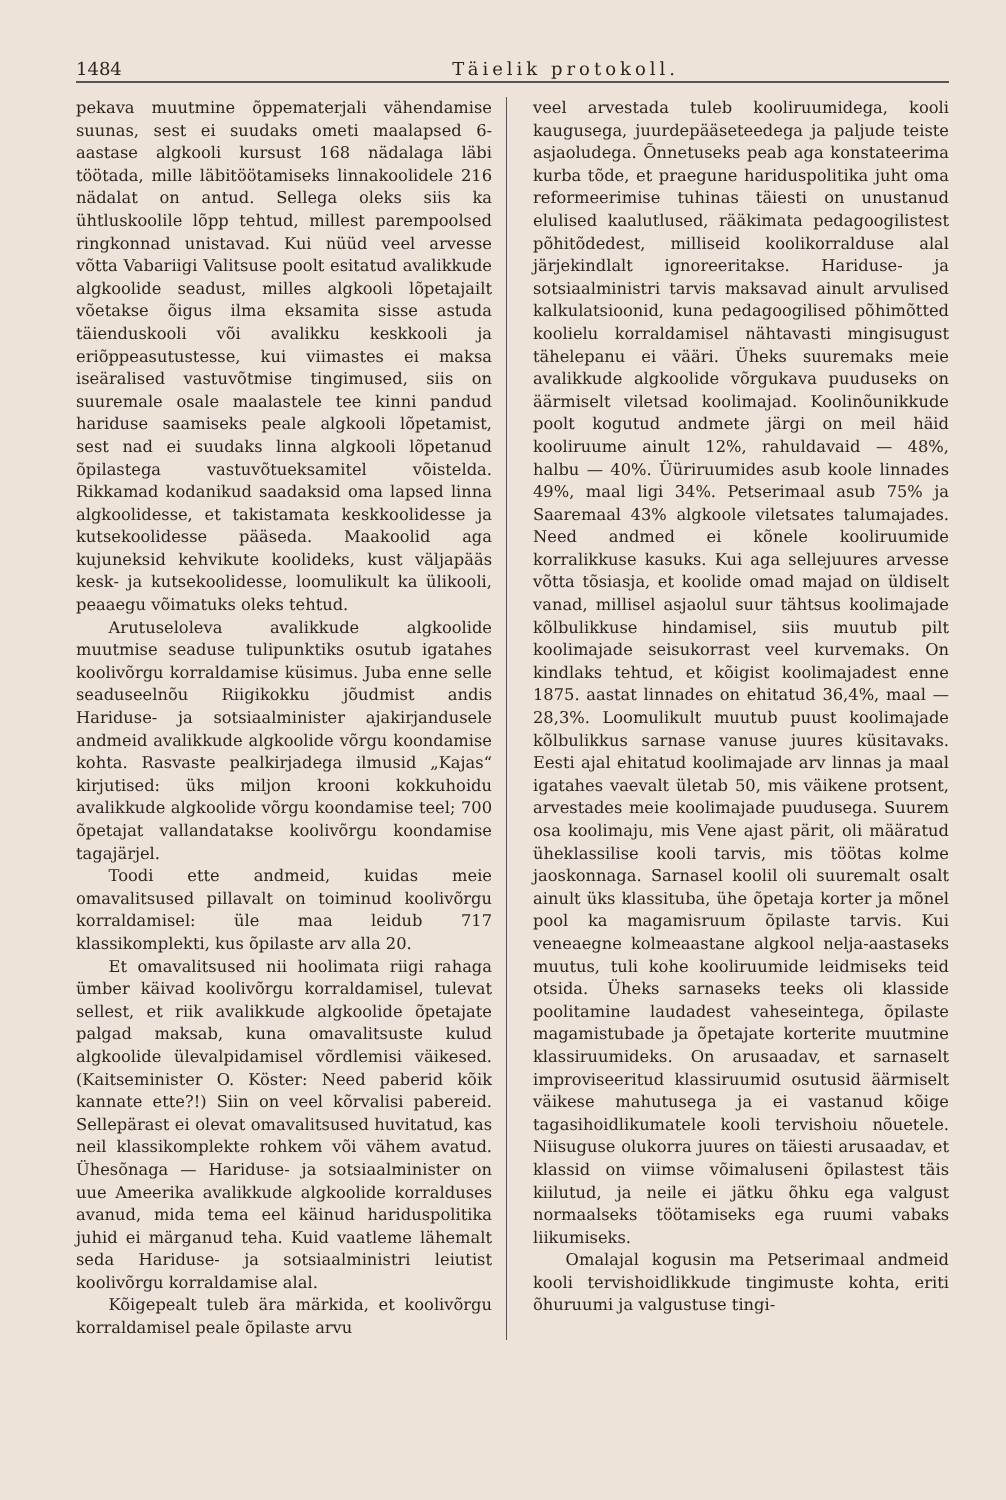1484 Täielik protokoll.
pekava muutmine õppematerjali vähendamise suunas, sest ei suudaks ometi maalapsed 6-aastase algkooli kursust 168 nädalaga läbi töötada, mille läbitöötamiseks linnakoolidele 216 nädalat on antud. Sellega oleks siis ka ühtluskoolile lõpp tehtud, millest parempoolsed ringkonnad unistavad. Kui nüüd veel arvesse võtta Vabariigi Valitsuse poolt esitatud avalikkude algkoolide seadust, milles algkooli lõpetajailt võetakse õigus ilma eksamita sisse astuda täienduskooli või avalikku keskkooli ja eriõppeasutustesse, kui viimastes ei maksa iseäralised vastuvõtmise tingimused, siis on suuremale osale maalastele tee kinni pandud hariduse saamiseks peale algkooli lõpetamist, sest nad ei suudaks linna algkooli lõpetanud õpilastega vastuvõtueksamitel võistelda. Rikkamad kodanikud saadaksid oma lapsed linna algkoolidesse, et takistamata keskkoolidesse ja kutsekoolidesse pääseda. Maakoolid aga kujuneksid kehvikute koolideks, kust väljapääs kesk- ja kutsekoolidesse, loomulikult ka ülikooli, peaaegu võimatuks oleks tehtud.
Arutuseloleva avalikkude algkoolide muutmise seaduse tulipunktiks osutub igatahes koolivõrgu korraldamise küsimus. Juba enne selle seaduseelnõu Riigikokku jõudmist andis Hariduse- ja sotsiaalminister ajakirjandusele andmeid avalikkude algkoolide võrgu koondamise kohta. Rasvaste pealkirjadega ilmusid „Kajas“ kirjutised: üks miljon krooni kokkuhoidu avalikkude algkoolide võrgu koondamise teel; 700 õpetajat vallandatakse koolivõrgu koondamise tagajärjel.
Toodi ette andmeid, kuidas meie omavalitsused pillavalt on toiminud koolivõrgu korraldamisel: üle maa leidub 717 klassikomplekti, kus õpilaste arv alla 20.
Et omavalitsused nii hoolimata riigi rahaga ümber käivad koolivõrgu korraldamisel, tulevat sellest, et riik avalikkude algkoolide õpetajate palgad maksab, kuna omavalitsuste kulud algkoolide ülevalpidamisel võrdlemisi väikesed. (Kaitseminister O. Köster: Need paberid kõik kannate ette?!) Siin on veel kõrvalisi pabereid. Sellepärast ei olevat omavalitsused huvitatud, kas neil klassikomplekte rohkem või vähem avatud. Ühesõnaga — Hariduse- ja sotsiaalminister on uue Ameerika avalikkude algkoolide korralduses avanud, mida tema eel käinud hariduspolitika juhid ei märganud teha. Kuid vaatleme lähemalt seda Hariduse- ja sotsiaalministri leiutist koolivõrgu korraldamise alal.
Kõigepealt tuleb ära märkida, et koolivõrgu korraldamisel peale õpilaste arvu
veel arvestada tuleb kooliruumidega, kooli kaugusega, juurdepääseteedega ja paljude teiste asjaoludega. Õnnetuseks peab aga konstateerima kurba tõde, et praegune hariduspolitika juht oma reformeerimise tuhinas täiesti on unustanud elulised kaalutlused, rääkimata pedagoogilistest põhitõdedest, milliseid koolikorralduse alal järjekindlalt ignoreeritakse. Hariduse- ja sotsiaalministri tarvis maksavad ainult arvulised kalkulatsioonid, kuna pedagoogilised põhimõtted koolielu korraldamisel nähtavasti mingisugust tähelepanu ei vääri. Üheks suuremaks meie avalikkude algkoolide võrgukava puuduseks on äärmiselt viletsad koolimajad. Koolinõunikkude poolt kogutud andmete järgi on meil häid kooliruume ainult 12%, rahuldavaid — 48%, halbu — 40%. Üüriruumides asub koole linnades 49%, maal ligi 34%. Petserimaal asub 75% ja Saaremaal 43% algkoole viletsates talumajades. Need andmed ei kõnele kooliruumide korralikkuse kasuks. Kui aga sellejuures arvesse võtta tõsiasja, et koolide omad majad on üldiselt vanad, millisel asjaolul suur tähtsus koolimajade kõlbulikkuse hindamisel, siis muutub pilt koolimajade seisukorrast veel kurvemaks. On kindlaks tehtud, et kõigist koolimajadest enne 1875. aastat linnades on ehitatud 36,4%, maal — 28,3%. Loomulikult muutub puust koolimajade kõlbulikkus sarnase vanuse juures küsitavaks. Eesti ajal ehitatud koolimajade arv linnas ja maal igatahes vaevalt ületab 50, mis väikene protsent, arvestades meie koolimajade puudusega. Suurem osa koolimaju, mis Vene ajast pärit, oli määratud üheklassilise kooli tarvis, mis töötas kolme jaoskonnaga. Sarnasel koolil oli suuremalt osalt ainult üks klassituba, ühe õpetaja korter ja mõnel pool ka magamisruum õpilaste tarvis. Kui veneaegne kolmeaastane algkool nelja-aastaseks muutus, tuli kohe kooliruumide leidmiseks teid otsida. Üheks sarnaseks teeks oli klasside poolitamine laudadest vaheseintega, õpilaste magamistubade ja õpetajate korterite muutmine klassiruumideks. On arusaadav, et sarnaselt improviseeritud klassiruumid osutusid äärmiselt väikese mahutusega ja ei vastanud kõige tagasihoidlikumatele kooli tervishoiu nõuetele. Niisuguse olukorra juures on täiesti arusaadav, et klassid on viimse võimaluseni õpilastest täis kiilutud, ja neile ei jätku õhku ega valgust normaalseks töötamiseks ega ruumi vabaks liikumiseks.
Omalajal kogusin ma Petserimaal andmeid kooli tervishoidlikkude tingimuste kohta, eriti õhuruumi ja valgustuse tingi-